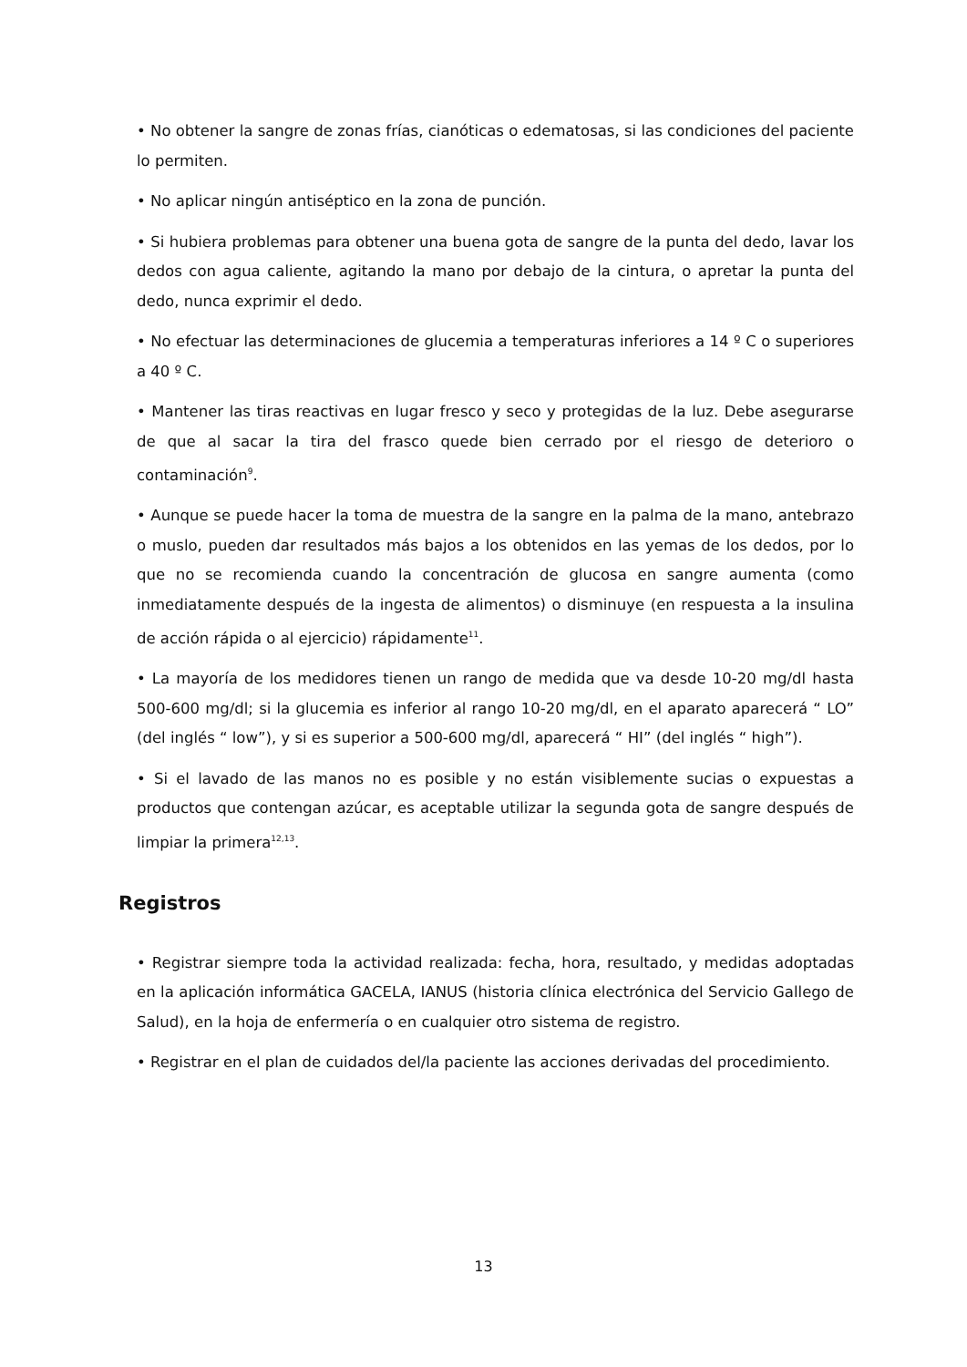• No obtener la sangre de zonas frías, cianóticas o edematosas, si las condiciones del paciente lo permiten.
• No aplicar ningún antiséptico en la zona de punción.
• Si hubiera problemas para obtener una buena gota de sangre de la punta del dedo, lavar los dedos con agua caliente, agitando la mano por debajo de la cintura, o apretar la punta del dedo, nunca exprimir el dedo.
• No efectuar las determinaciones de glucemia a temperaturas inferiores a 14 º C o superiores a 40 º C.
• Mantener las tiras reactivas en lugar fresco y seco y protegidas de la luz. Debe asegurarse de que al sacar la tira del frasco quede bien cerrado por el riesgo de deterioro o contaminación<sup>9</sup>.
• Aunque se puede hacer la toma de muestra de la sangre en la palma de la mano, antebrazo o muslo, pueden dar resultados más bajos a los obtenidos en las yemas de los dedos, por lo que no se recomienda cuando la concentración de glucosa en sangre aumenta (como inmediatamente después de la ingesta de alimentos) o disminuye (en respuesta a la insulina de acción rápida o al ejercicio) rápidamente<sup>11</sup>.
• La mayoría de los medidores tienen un rango de medida que va desde 10-20 mg/dl hasta 500-600 mg/dl; si la glucemia es inferior al rango 10-20 mg/dl, en el aparato aparecerá “ LO” (del inglés “ low”), y si es superior a 500-600 mg/dl, aparecerá “ HI” (del inglés “ high”).
• Si el lavado de las manos no es posible y no están visiblemente sucias o expuestas a productos que contengan azúcar, es aceptable utilizar la segunda gota de sangre después de limpiar la primera<sup>12,13</sup>.
Registros
• Registrar siempre toda la actividad realizada: fecha, hora, resultado, y medidas adoptadas en la aplicación informática GACELA, IANUS (historia clínica electrónica del Servicio Gallego de Salud), en la hoja de enfermería o en cualquier otro sistema de registro.
• Registrar en el plan de cuidados del/la paciente las acciones derivadas del procedimiento.
13